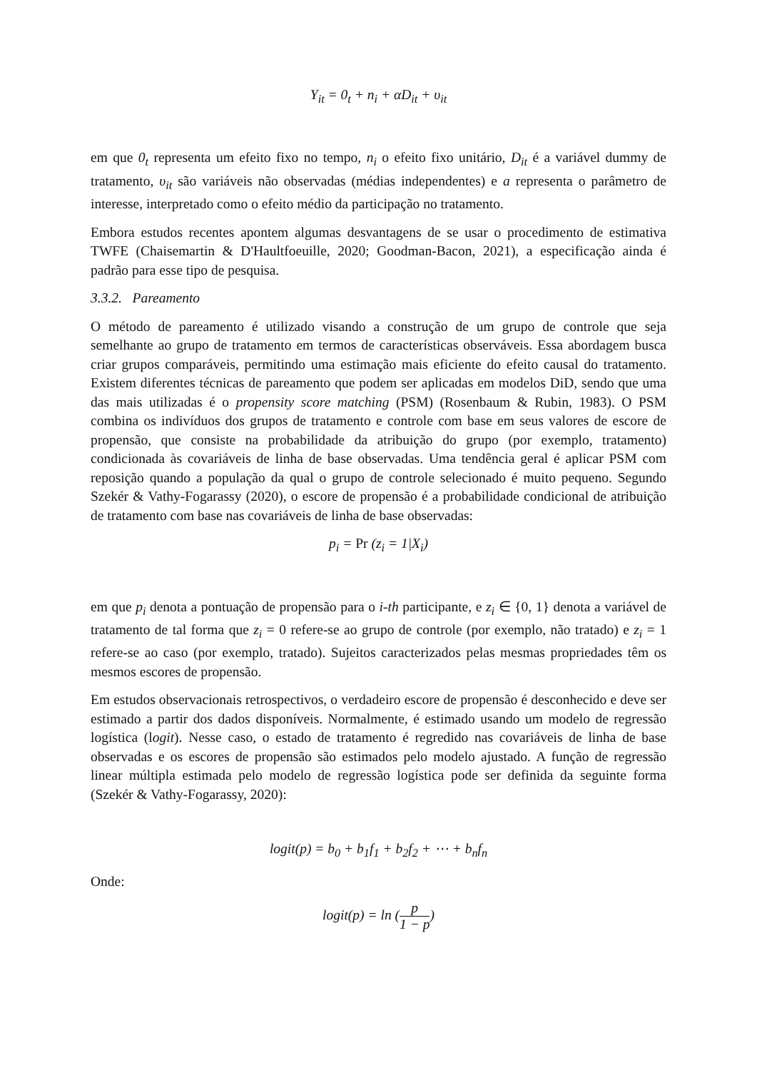Y<sub>it</sub> = 0<sub>t</sub> + n<sub>i</sub> + αD<sub>it</sub> + υ<sub>it</sub>
em que 0<sub>t</sub> representa um efeito fixo no tempo, n<sub>i</sub> o efeito fixo unitário, D<sub>it</sub> é a variável dummy de tratamento, υ<sub>it</sub> são variáveis não observadas (médias independentes) e a representa o parâmetro de interesse, interpretado como o efeito médio da participação no tratamento.
Embora estudos recentes apontem algumas desvantagens de se usar o procedimento de estimativa TWFE (Chaisemartin & D'Haultfoeuille, 2020; Goodman-Bacon, 2021), a especificação ainda é padrão para esse tipo de pesquisa.
3.3.2. Pareamento
O método de pareamento é utilizado visando a construção de um grupo de controle que seja semelhante ao grupo de tratamento em termos de características observáveis. Essa abordagem busca criar grupos comparáveis, permitindo uma estimação mais eficiente do efeito causal do tratamento. Existem diferentes técnicas de pareamento que podem ser aplicadas em modelos DiD, sendo que uma das mais utilizadas é o propensity score matching (PSM) (Rosenbaum & Rubin, 1983). O PSM combina os indivíduos dos grupos de tratamento e controle com base em seus valores de escore de propensão, que consiste na probabilidade da atribuição do grupo (por exemplo, tratamento) condicionada às covariáveis de linha de base observadas. Uma tendência geral é aplicar PSM com reposição quando a população da qual o grupo de controle selecionado é muito pequeno. Segundo Szekér & Vathy-Fogarassy (2020), o escore de propensão é a probabilidade condicional de atribuição de tratamento com base nas covariáveis de linha de base observadas:
p<sub>i</sub> = Pr (z<sub>i</sub> = 1|X<sub>i</sub>)
em que p<sub>i</sub> denota a pontuação de propensão para o i-th participante, e z<sub>i</sub> ∈ {0, 1} denota a variável de tratamento de tal forma que z<sub>i</sub> = 0 refere-se ao grupo de controle (por exemplo, não tratado) e z<sub>i</sub> = 1 refere-se ao caso (por exemplo, tratado). Sujeitos caracterizados pelas mesmas propriedades têm os mesmos escores de propensão.
Em estudos observacionais retrospectivos, o verdadeiro escore de propensão é desconhecido e deve ser estimado a partir dos dados disponíveis. Normalmente, é estimado usando um modelo de regressão logística (logit). Nesse caso, o estado de tratamento é regredido nas covariáveis de linha de base observadas e os escores de propensão são estimados pelo modelo ajustado. A função de regressão linear múltipla estimada pelo modelo de regressão logística pode ser definida da seguinte forma (Szekér & Vathy-Fogarassy, 2020):
logit(p) = b<sub>0</sub> + b<sub>1</sub>f<sub>1</sub> + b<sub>2</sub>f<sub>2</sub> + ⋯ + b<sub>n</sub>f<sub>n</sub>
Onde:
logit(p) = ln (p 1 − p)